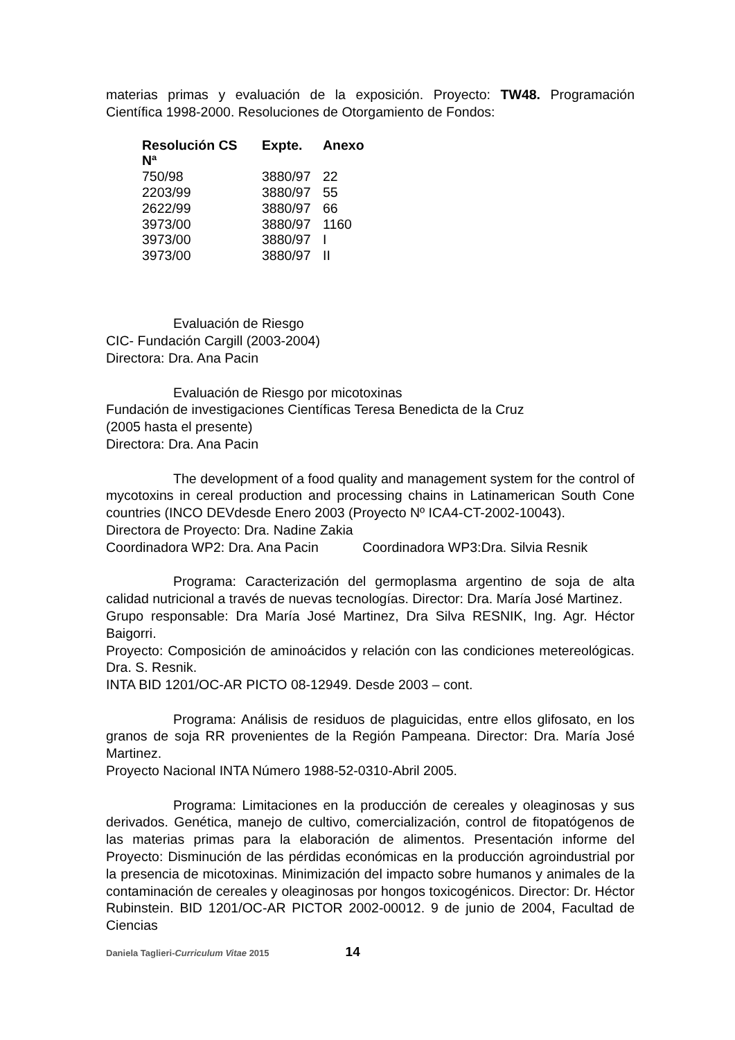materias primas y evaluación de la exposición. Proyecto: TW48. Programación Científica 1998-2000. Resoluciones de Otorgamiento de Fondos:
| Resolución CS Nª | Expte. | Anexo |
| --- | --- | --- |
| 750/98 | 3880/97 | 22 |
| 2203/99 | 3880/97 | 55 |
| 2622/99 | 3880/97 | 66 |
| 3973/00 | 3880/97 | 1160 |
| 3973/00 | 3880/97 | I |
| 3973/00 | 3880/97 | II |
Evaluación de Riesgo
CIC- Fundación Cargill (2003-2004)
Directora: Dra. Ana Pacin
Evaluación de Riesgo por micotoxinas
Fundación de investigaciones Científicas Teresa Benedicta de la Cruz
(2005 hasta el presente)
Directora: Dra. Ana Pacin
The development of a food quality and management system for the control of mycotoxins in cereal production and processing chains in Latinamerican South Cone countries (INCO DEVdesde Enero 2003 (Proyecto Nº ICA4-CT-2002-10043).
Directora de Proyecto: Dra. Nadine Zakia
Coordinadora WP2: Dra. Ana Pacin Coordinadora WP3:Dra. Silvia Resnik
Programa: Caracterización del germoplasma argentino de soja de alta calidad nutricional a través de nuevas tecnologías. Director: Dra. María José Martinez.
Grupo responsable: Dra María José Martinez, Dra Silva RESNIK, Ing. Agr. Héctor Baigorri.
Proyecto: Composición de aminoácidos y relación con las condiciones metereológicas. Dra. S. Resnik.
INTA BID 1201/OC-AR PICTO 08-12949. Desde 2003 – cont.
Programa: Análisis de residuos de plaguicidas, entre ellos glifosato, en los granos de soja RR provenientes de la Región Pampeana. Director: Dra. María José Martinez.
Proyecto Nacional INTA Número 1988-52-0310-Abril 2005.
Programa: Limitaciones en la producción de cereales y oleaginosas y sus derivados. Genética, manejo de cultivo, comercialización, control de fitopatógenos de las materias primas para la elaboración de alimentos. Presentación informe del Proyecto: Disminución de las pérdidas económicas en la producción agroindustrial por la presencia de micotoxinas. Minimización del impacto sobre humanos y animales de la contaminación de cereales y oleaginosas por hongos toxicogénicos. Director: Dr. Héctor Rubinstein. BID 1201/OC-AR PICTOR 2002-00012. 9 de junio de 2004, Facultad de Ciencias
Daniela Taglieri-Curriculum Vitae 2015 14